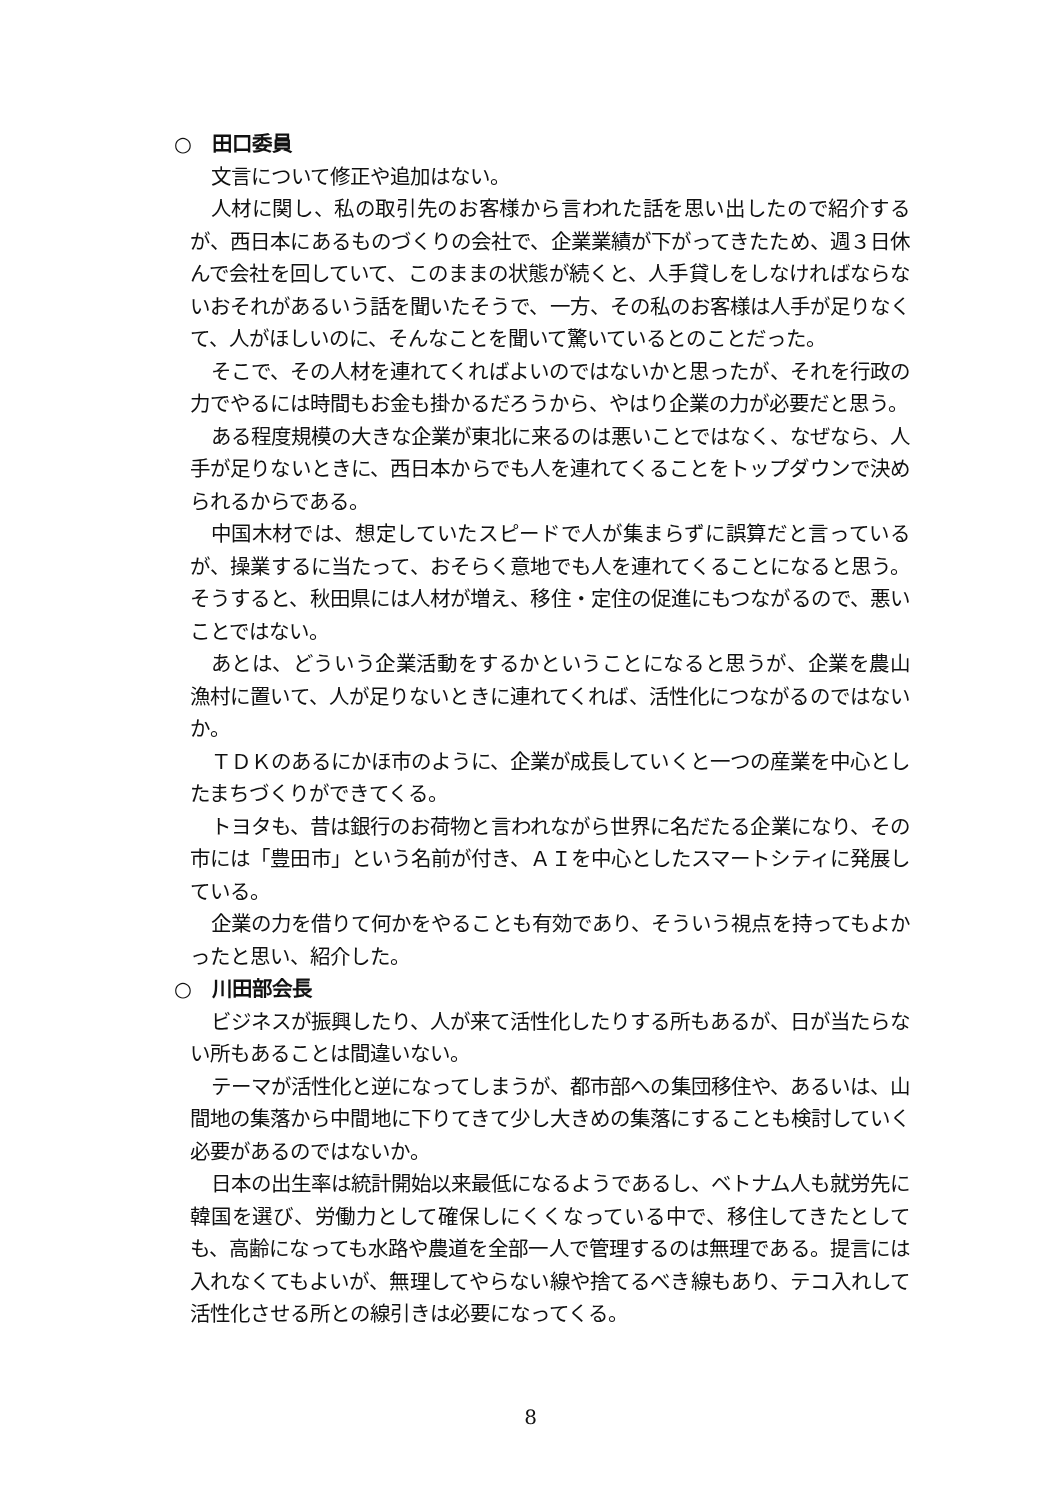○　田口委員
文言について修正や追加はない。
人材に関し、私の取引先のお客様から言われた話を思い出したので紹介するが、西日本にあるものづくりの会社で、企業業績が下がってきたため、週３日休んで会社を回していて、このままの状態が続くと、人手貸しをしなければならないおそれがあるいう話を聞いたそうで、一方、その私のお客様は人手が足りなくて、人がほしいのに、そんなことを聞いて驚いているとのことだった。
そこで、その人材を連れてくればよいのではないかと思ったが、それを行政の力でやるには時間もお金も掛かるだろうから、やはり企業の力が必要だと思う。
ある程度規模の大きな企業が東北に来るのは悪いことではなく、なぜなら、人手が足りないときに、西日本からでも人を連れてくることをトップダウンで決められるからである。
中国木材では、想定していたスピードで人が集まらずに誤算だと言っているが、操業するに当たって、おそらく意地でも人を連れてくることになると思う。そうすると、秋田県には人材が増え、移住・定住の促進にもつながるので、悪いことではない。
あとは、どういう企業活動をするかということになると思うが、企業を農山漁村に置いて、人が足りないときに連れてくれば、活性化につながるのではないか。
ＴＤＫのあるにかほ市のように、企業が成長していくと一つの産業を中心としたまちづくりができてくる。
トヨタも、昔は銀行のお荷物と言われながら世界に名だたる企業になり、その市には「豊田市」という名前が付き、ＡＩを中心としたスマートシティに発展している。
企業の力を借りて何かをやることも有効であり、そういう視点を持ってもよかったと思い、紹介した。
○　川田部会長
ビジネスが振興したり、人が来て活性化したりする所もあるが、日が当たらない所もあることは間違いない。
テーマが活性化と逆になってしまうが、都市部への集団移住や、あるいは、山間地の集落から中間地に下りてきて少し大きめの集落にすることも検討していく必要があるのではないか。
日本の出生率は統計開始以来最低になるようであるし、ベトナム人も就労先に韓国を選び、労働力として確保しにくくなっている中で、移住してきたとしても、高齢になっても水路や農道を全部一人で管理するのは無理である。提言には入れなくてもよいが、無理してやらない線や捨てるべき線もあり、テコ入れして活性化させる所との線引きは必要になってくる。
8